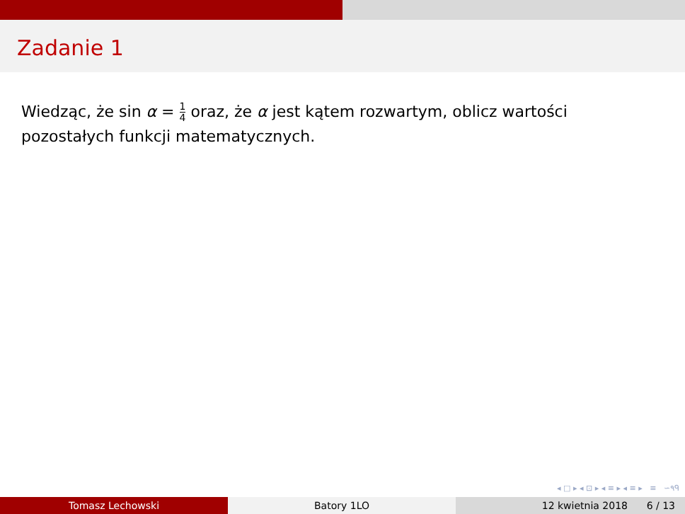Zadanie 1
Wiedząc, że sin α = 1 4 oraz, że α jest kątem rozwartym, oblicz wartości pozostałych funkcji matematycznych.
◂ □ ▸ ◂ ⊡ ▸ ◂ ≡ ▸ ◂ ≡ ▸ ≡ ∽٩ᑫ
Tomasz Lechowski Batory 1LO 12 kwietnia 2018 6 / 13